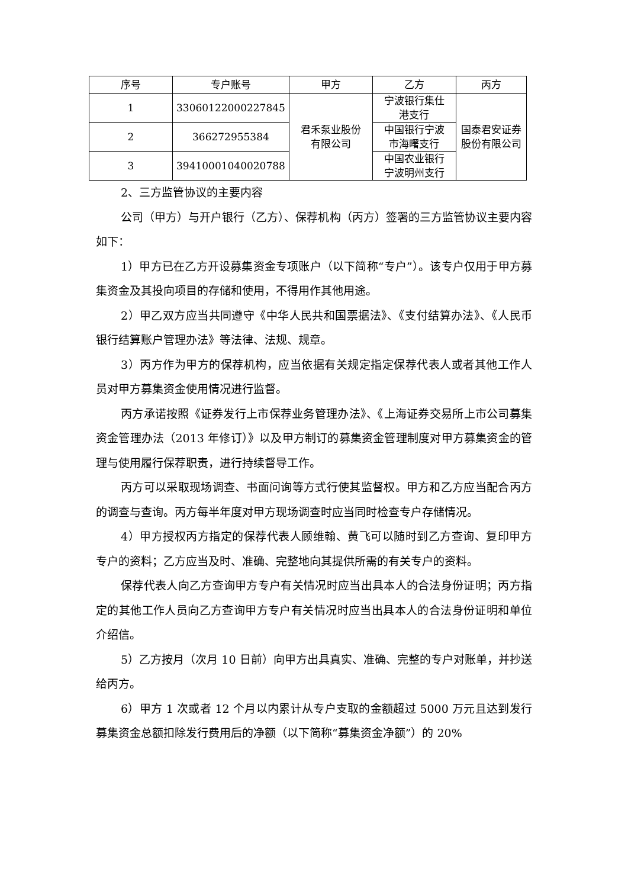| 序号 | 专户账号 | 甲方 | 乙方 | 丙方 |
| --- | --- | --- | --- | --- |
| 1 | 33060122000227845 | 君禾泵业股份 有限公司 | 宁波银行集仕 港支行 | 国泰君安证券 股份有限公司 |
| 2 | 366272955384 | | 中国银行宁波 市海曙支行 | |
| 3 | 39410001040020788 | | 中国农业银行 宁波明州支行 | |
2、三方监管协议的主要内容
公司（甲方）与开户银行（乙方）、保荐机构（丙方）签署的三方监管协议主要内容如下：
1）甲方已在乙方开设募集资金专项账户（以下简称“专户”）。该专户仅用于甲方募集资金及其投向项目的存储和使用，不得用作其他用途。
2）甲乙双方应当共同遵守《中华人民共和国票据法》、《支付结算办法》、《人民币银行结算账户管理办法》等法律、法规、规章。
3）丙方作为甲方的保荐机构，应当依据有关规定指定保荐代表人或者其他工作人员对甲方募集资金使用情况进行监督。
丙方承诺按照《证券发行上市保荐业务管理办法》、《上海证券交易所上市公司募集资金管理办法（2013 年修订）》以及甲方制订的募集资金管理制度对甲方募集资金的管理与使用履行保荐职责，进行持续督导工作。
丙方可以采取现场调查、书面问询等方式行使其监督权。甲方和乙方应当配合丙方的调查与查询。丙方每半年度对甲方现场调查时应当同时检查专户存储情况。
4）甲方授权丙方指定的保荐代表人顾维翰、黄飞可以随时到乙方查询、复印甲方专户的资料；乙方应当及时、准确、完整地向其提供所需的有关专户的资料。
保荐代表人向乙方查询甲方专户有关情况时应当出具本人的合法身份证明；丙方指定的其他工作人员向乙方查询甲方专户有关情况时应当出具本人的合法身份证明和单位介绍信。
5）乙方按月（次月 10 日前）向甲方出具真实、准确、完整的专户对账单，并抄送给丙方。
6）甲方 1 次或者 12 个月以内累计从专户支取的金额超过 5000 万元且达到发行募集资金总额扣除发行费用后的净额（以下简称“募集资金净额”）的 20%